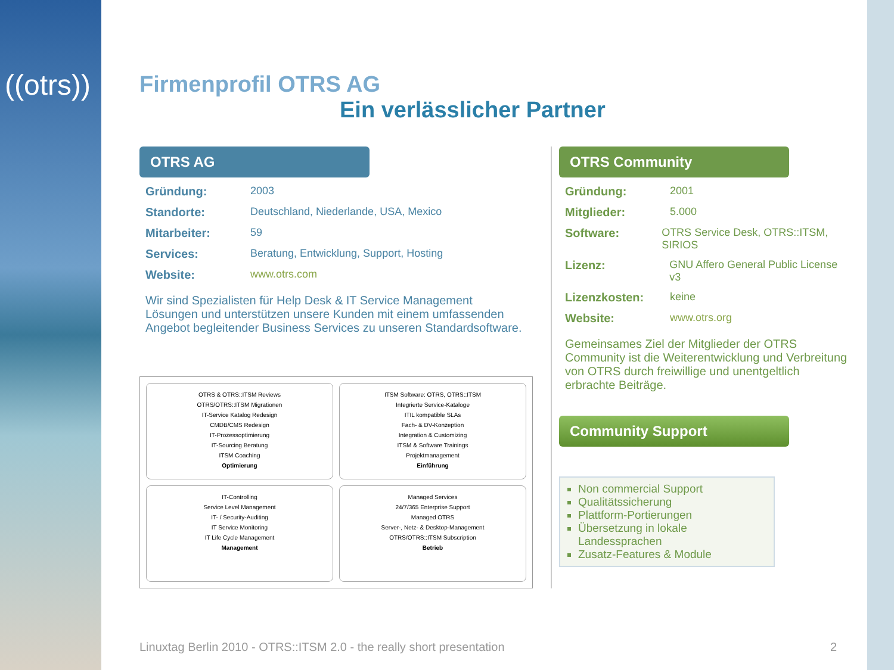((otrs))
Firmenprofil OTRS AG
Ein verlässlicher Partner
OTRS AG
Gründung: 2003
Standorte: Deutschland, Niederlande, USA, Mexico
Mitarbeiter: 59
Services: Beratung, Entwicklung, Support, Hosting
Website: www.otrs.com
Wir sind Spezialisten für Help Desk & IT Service Management Lösungen und unterstützen unsere Kunden mit einem umfassenden Angebot begleitender Business Services zu unseren Standardsoftware.
OTRS & OTRS::ITSM Reviews
OTRS/OTRS::ITSM Migrationen
IT-Service Katalog Redesign
CMDB/CMS Redesign
IT-Prozessoptimierung
IT-Sourcing Beratung
ITSM Coaching
Optimierung
ITSM Software: OTRS, OTRS::ITSM
Integrierte Service-Kataloge
ITIL kompatible SLAs
Fach- & DV-Konzeption
Integration & Customizing
ITSM & Software Trainings
Projektmanagement
Einführung
IT-Controlling
Service Level Management
IT- / Security-Auditing
IT Service Monitoring
IT Life Cycle Management
Management
Managed Services
24/7/365 Enterprise Support
Managed OTRS
Server-, Netz- & Desktop-Management
OTRS/OTRS::ITSM Subscription
Betrieb
OTRS Community
Gründung: 2001
Mitglieder: 5.000
Software: OTRS Service Desk, OTRS::ITSM, SIRIOS
Lizenz: GNU Affero General Public License v3
Lizenzkosten: keine
Website: www.otrs.org
Gemeinsames Ziel der Mitglieder der OTRS Community ist die Weiterentwicklung und Verbreitung von OTRS durch freiwillige und unentgeltlich erbrachte Beiträge.
Community Support
Non commercial Support
Qualitätssicherung
Plattform-Portierungen
Übersetzung in lokale Landessprachen
Zusatz-Features & Module
Linuxtag Berlin 2010 - OTRS::ITSM 2.0 - the really short presentation 2